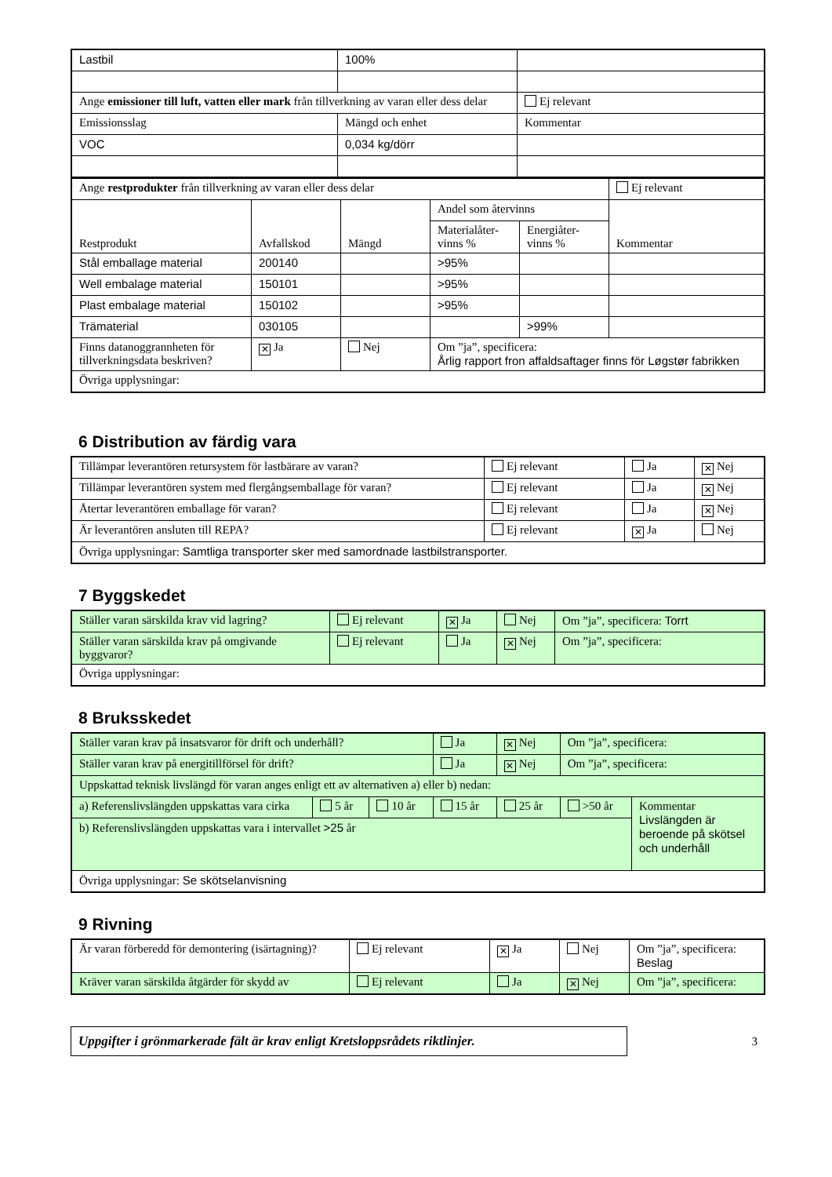| Lastbil | 100% | |
| Ange emissioner till luft, vatten eller mark från tillverkning av varan eller dess delar | | Ej relevant |
| Emissionsslag | Mängd och enhet | Kommentar |
| VOC | 0,034 kg/dörr | |
| Ange restprodukter från tillverkning av varan eller dess delar | | | | | Ej relevant |
| Restprodukt | Avfallskod | Mängd | Andel som återvinns | | Kommentar |
| | | | Materialåter-vinns % | Energiåter-vinns % | |
| Stål emballage material | 200140 | | >95% | | |
| Well embalage material | 150101 | | >95% | | |
| Plast embalage material | 150102 | | >95% | | |
| Trämaterial | 030105 | | | >99% | |
| Finns datanoggrannheten för tillverkningsdata beskriven? | ✕ Ja | Nej | Om ”ja”, specificera: Årlig rapport fron affaldsaftager finns för Løgstør fabrikken | | |
| Övriga upplysningar: | | | | | |
6 Distribution av färdig vara
| Tillämpar leverantören retursystem för lastbärare av varan? | Ej relevant | Ja | ✕ Nej |
| Tillämpar leverantören system med flergångsemballage för varan? | Ej relevant | Ja | ✕ Nej |
| Återtar leverantören emballage för varan? | Ej relevant | Ja | ✕ Nej |
| Är leverantören ansluten till REPA? | Ej relevant | ✕ Ja | Nej |
| Övriga upplysningar: Samtliga transporter sker med samordnade lastbilstransporter. | | | |
7 Byggskedet
| Ställer varan särskilda krav vid lagring? | Ej relevant | ✕ Ja | Nej | Om ”ja”, specificera: Torrt |
| Ställer varan särskilda krav på omgivande byggvaror? | Ej relevant | Ja | ✕ Nej | Om ”ja”, specificera: |
| Övriga upplysningar: | | | | |
8 Bruksskedet
| Ställer varan krav på insatsvaror för drift och underhåll? | | | Ja | ✕ Nej | Om ”ja”, specificera: | |
| Ställer varan krav på energitillförsel för drift? | | | Ja | ✕ Nej | Om ”ja”, specificera: | |
| Uppskattad teknisk livslängd för varan anges enligt ett av alternativen a) eller b) nedan: | | | | | | |
| a) Referenslivslängden uppskattas vara cirka | 5 år | 10 år | 15 år | 25 år | >50 år | Kommentar Livslängden är beroende på skötsel och underhåll |
| b) Referenslivslängden uppskattas vara i intervallet >25 år | | | | | | |
| Övriga upplysningar: Se skötselanvisning | | | | | | |
9 Rivning
| Är varan förberedd för demontering (isärtagning)? | Ej relevant | ✕ Ja | Nej | Om ”ja”, specificera: Beslag |
| Kräver varan särskilda åtgärder för skydd av | Ej relevant | Ja | ✕ Nej | Om ”ja”, specificera: |
Uppgifter i grönmarkerade fält är krav enligt Kretsloppsrådets riktlinjer.
3